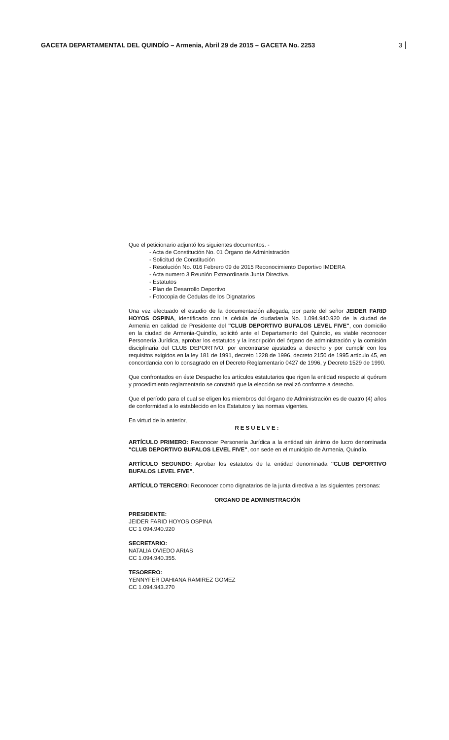GACETA DEPARTAMENTAL DEL QUINDÍO – Armenia, Abril 29 de 2015 – GACETA No. 2253 3
Que el peticionario adjuntó los siguientes documentos. -
- Acta de Constitución No. 01 Órgano de Administración
- Solicitud de Constitución
- Resolución No. 016 Febrero 09 de 2015 Reconocimiento Deportivo IMDERA
- Acta numero 3 Reunión Extraordinaria Junta Directiva.
- Estatutos
- Plan de Desarrollo Deportivo
- Fotocopia de Cedulas de los Dignatarios
Una vez efectuado el estudio de la documentación allegada, por parte del señor JEIDER FARID HOYOS OSPINA, identificado con la cédula de ciudadanía No. 1.094.940.920 de la ciudad de Armenia en calidad de Presidente del "CLUB DEPORTIVO BUFALOS LEVEL FIVE", con domicilio en la ciudad de Armenia-Quindío, solicitó ante el Departamento del Quindío, es viable reconocer Personería Jurídica, aprobar los estatutos y la inscripción del órgano de administración y la comisión disciplinaria del CLUB DEPORTIVO, por encontrarse ajustados a derecho y por cumplir con los requisitos exigidos en la ley 181 de 1991, decreto 1228 de 1996, decreto 2150 de 1995 artículo 45, en concordancia con lo consagrado en el Decreto Reglamentario 0427 de 1996, y Decreto 1529 de 1990.
Que confrontados en éste Despacho los artículos estatutarios que rigen la entidad respecto al quórum y procedimiento reglamentario se constató que la elección se realizó conforme a derecho.
Que el período para el cual se eligen los miembros del órgano de Administración es de cuatro (4) años de conformidad a lo establecido en los Estatutos y las normas vigentes.
En virtud de lo anterior,
RESUELVE:
ARTÍCULO PRIMERO: Reconocer Personería Jurídica a la entidad sin ánimo de lucro denominada "CLUB DEPORTIVO BUFALOS LEVEL FIVE", con sede en el municipio de Armenia, Quindío.
ARTÍCULO SEGUNDO: Aprobar los estatutos de la entidad denominada "CLUB DEPORTIVO BUFALOS LEVEL FIVE".
ARTÍCULO TERCERO: Reconocer como dignatarios de la junta directiva a las siguientes personas:
ORGANO DE ADMINISTRACIÓN
PRESIDENTE:
JEIDER FARID HOYOS OSPINA
CC 1 094.940.920
SECRETARIO:
NATALIA OVIEDO ARIAS
CC 1.094.940.355.
TESORERO:
YENNYFER DAHIANA RAMIREZ GOMEZ
CC 1.094.943.270